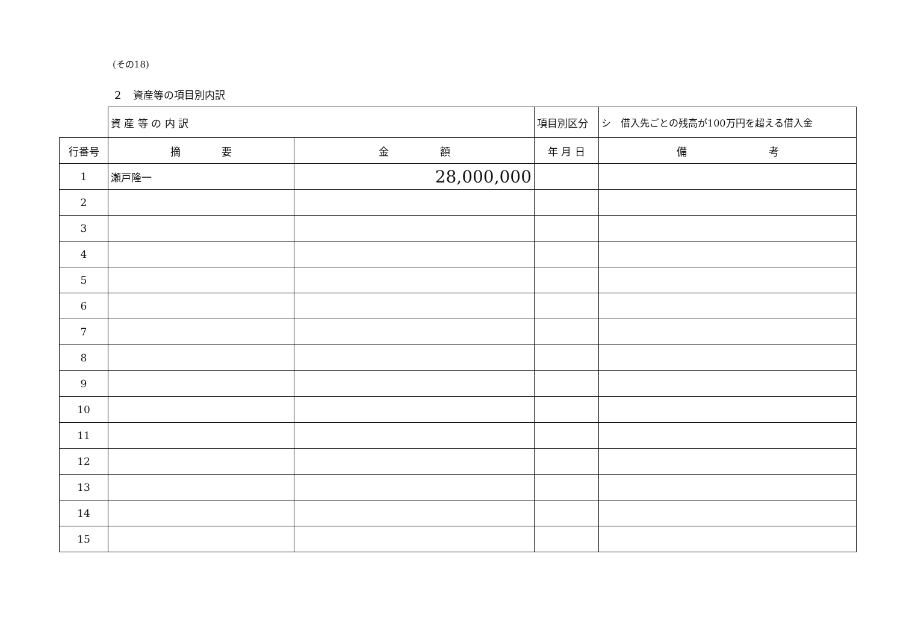(その18)
２　資産等の項目別内訳
| | 資 産 等 の 内 訳 | | 項目別区分 | シ 借入先ごとの残高が100万円を超える借入金 |
| 行番号 | 摘 要 | 金 額 | 年 月 日 | 備 考 |
| 1 | 瀬戸隆一 | 28,000,000 | | |
| 2 | | | | |
| 3 | | | | |
| 4 | | | | |
| 5 | | | | |
| 6 | | | | |
| 7 | | | | |
| 8 | | | | |
| 9 | | | | |
| 10 | | | | |
| 11 | | | | |
| 12 | | | | |
| 13 | | | | |
| 14 | | | | |
| 15 | | | | |